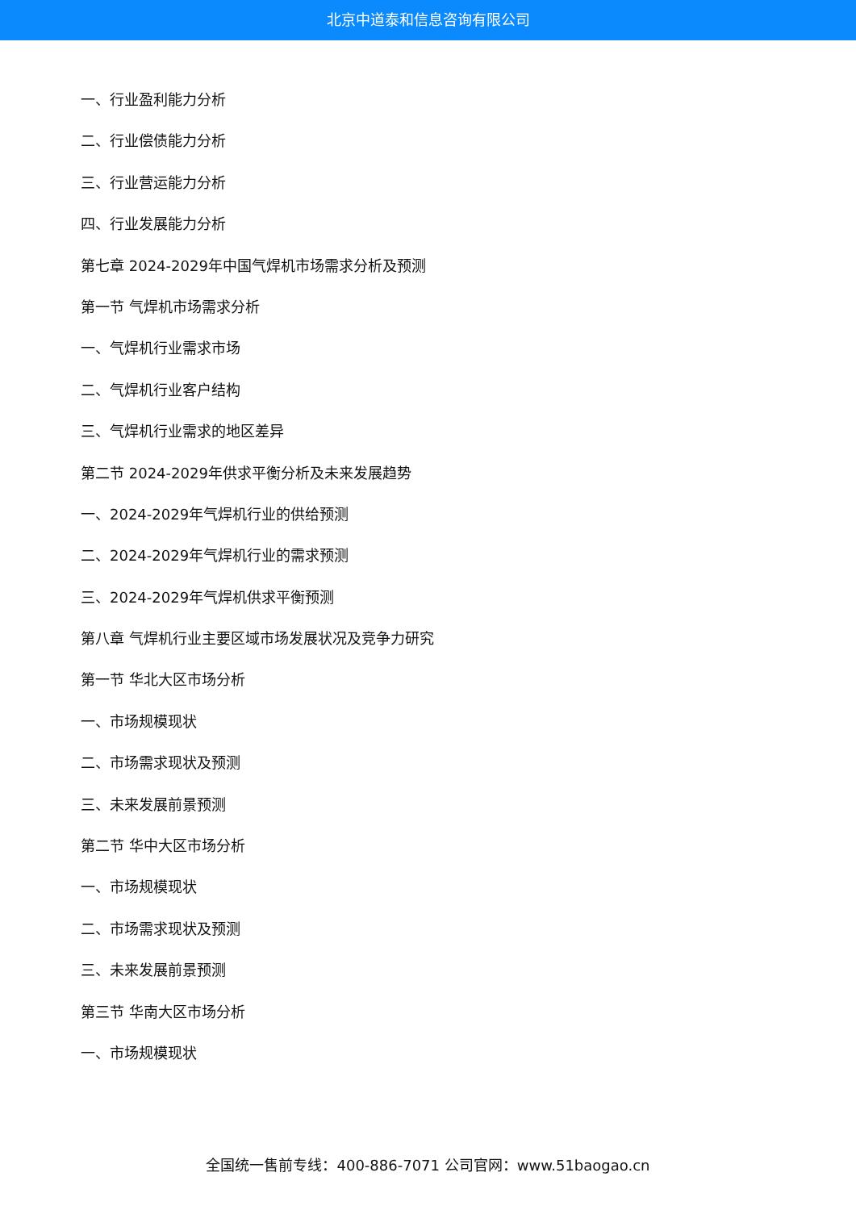北京中道泰和信息咨询有限公司
一、行业盈利能力分析
二、行业偿债能力分析
三、行业营运能力分析
四、行业发展能力分析
第七章 2024-2029年中国气焊机市场需求分析及预测
第一节 气焊机市场需求分析
一、气焊机行业需求市场
二、气焊机行业客户结构
三、气焊机行业需求的地区差异
第二节 2024-2029年供求平衡分析及未来发展趋势
一、2024-2029年气焊机行业的供给预测
二、2024-2029年气焊机行业的需求预测
三、2024-2029年气焊机供求平衡预测
第八章 气焊机行业主要区域市场发展状况及竞争力研究
第一节 华北大区市场分析
一、市场规模现状
二、市场需求现状及预测
三、未来发展前景预测
第二节 华中大区市场分析
一、市场规模现状
二、市场需求现状及预测
三、未来发展前景预测
第三节 华南大区市场分析
一、市场规模现状
全国统一售前专线：400-886-7071 公司官网：www.51baogao.cn